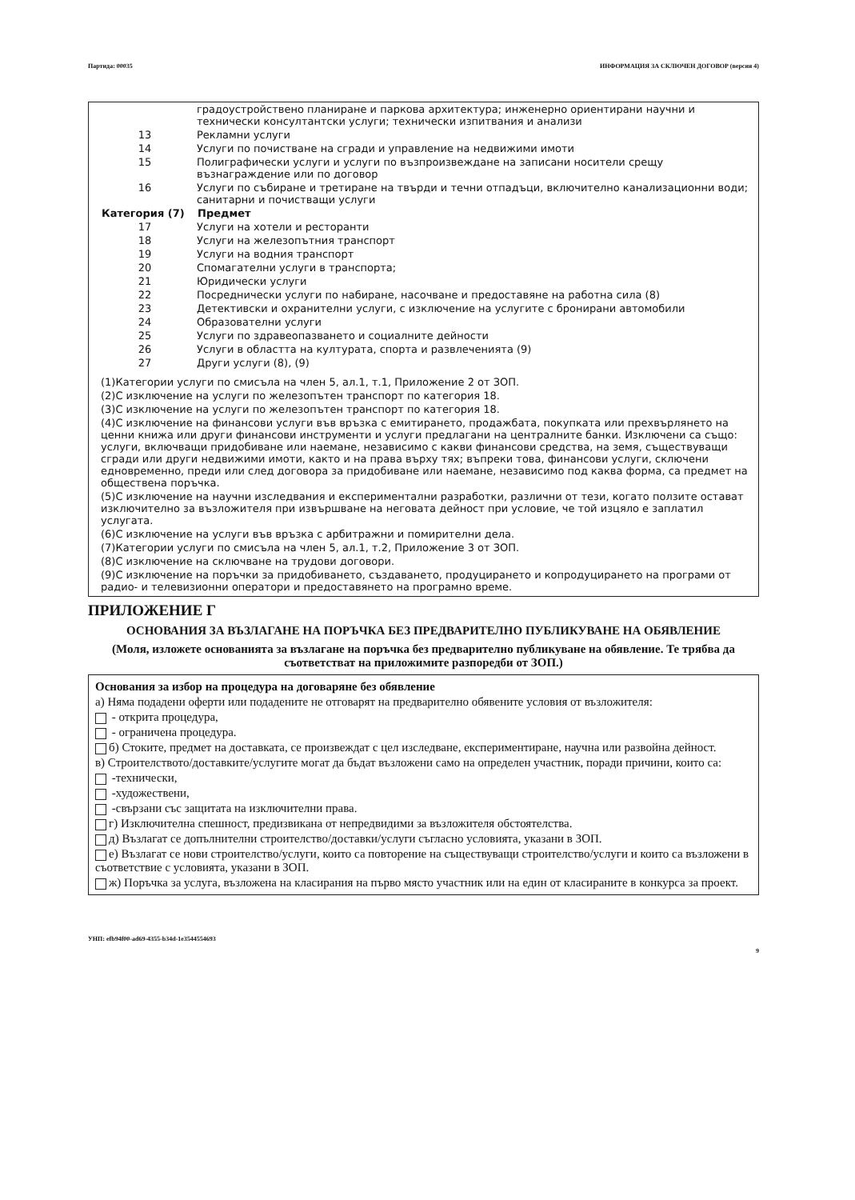Партида: 00035 ИНФОРМАЦИЯ ЗА СКЛЮЧЕН ДОГОВОР (версия 4)
| | градоустройствено планиране и паркова архитектура; инженерно ориентирани научни и технически консултантски услуги; технически изпитвания и анализи |
| 13 | Рекламни услуги |
| 14 | Услуги по почистване на сгради и управление на недвижими имоти |
| 15 | Полиграфически услуги и услуги по възпроизвеждане на записани носители срещу възнаграждение или по договор |
| 16 | Услуги по събиране и третиране на твърди и течни отпадъци, включително канализационни води; санитарни и почистващи услуги |
| Категория (7) | Предмет |
| 17 | Услуги на хотели и ресторанти |
| 18 | Услуги на железопътния транспорт |
| 19 | Услуги на водния транспорт |
| 20 | Спомагателни услуги в транспорта; |
| 21 | Юридически услуги |
| 22 | Посреднически услуги по набиране, насочване и предоставяне на работна сила (8) |
| 23 | Детективски и охранителни услуги, с изключение на услугите с бронирани автомобили |
| 24 | Образователни услуги |
| 25 | Услуги по здравеопазването и социалните дейности |
| 26 | Услуги в областта на културата, спорта и развлеченията (9) |
| 27 | Други услуги (8), (9) |
(1)Категории услуги по смисъла на член 5, ал.1, т.1, Приложение 2 от ЗОП.
(2)С изключение на услуги по железопътен транспорт по категория 18.
(3)С изключение на услуги по железопътен транспорт по категория 18.
(4)С изключение на финансови услуги във връзка с емитирането, продажбата, покупката или прехвърлянето на ценни книжа или други финансови инструменти и услуги предлагани на централните банки. Изключени са също: услуги, включващи придобиване или наемане, независимо с какви финансови средства, на земя, съществуващи сгради или други недвижими имоти, както и на права върху тях; въпреки това, финансови услуги, сключени едновременно, преди или след договора за придобиване или наемане, независимо под каква форма, са предмет на обществена поръчка.
(5)С изключение на научни изследвания и експериментални разработки, различни от тези, когато ползите остават изключително за възложителя при извършване на неговата дейност при условие, че той изцяло е заплатил услугата.
(6)С изключение на услуги във връзка с арбитражни и помирителни дела.
(7)Категории услуги по смисъла на член 5, ал.1, т.2, Приложение 3 от ЗОП.
(8)С изключение на сключване на трудови договори.
(9)С изключение на поръчки за придобиването, създаването, продуцирането и копродуцирането на програми от радио- и телевизионни оператори и предоставянето на програмно време.
ПРИЛОЖЕНИЕ Г
ОСНОВАНИЯ ЗА ВЪЗЛАГАНЕ НА ПОРЪЧКА БЕЗ ПРЕДВАРИТЕЛНО ПУБЛИКУВАНЕ НА ОБЯВЛЕНИЕ
(Моля, изложете основанията за възлагане на поръчка без предварително публикуване на обявление. Те трябва да съответстват на приложимите разпоредби от ЗОП.)
Основания за избор на процедура на договаряне без обявление
а) Няма подадени оферти или подадените не отговарят на предварително обявените условия от възложителя:
- открита процедура,
- ограничена процедура.
б) Стоките, предмет на доставката, се произвеждат с цел изследване, експериментиране, научна или развойна дейност.
в) Строителството/доставките/услугите могат да бъдат възложени само на определен участник, поради причини, които са:
-технически,
-художествени,
-свързани със защитата на изключителни права.
г) Изключителна спешност, предизвикана от непредвидими за възложителя обстоятелства.
д) Възлагат се допълнителни строителство/доставки/услуги съгласно условията, указани в ЗОП.
е) Възлагат се нови строителство/услуги, които са повторение на съществуващи строителство/услуги и които са възложени в съответствие с условията, указани в ЗОП.
ж) Поръчка за услуга, възложена на класирания на първо място участник или на един от класираните в конкурса за проект.
УНП: efb94f00-ad69-4355-b34d-1e3544554693
9